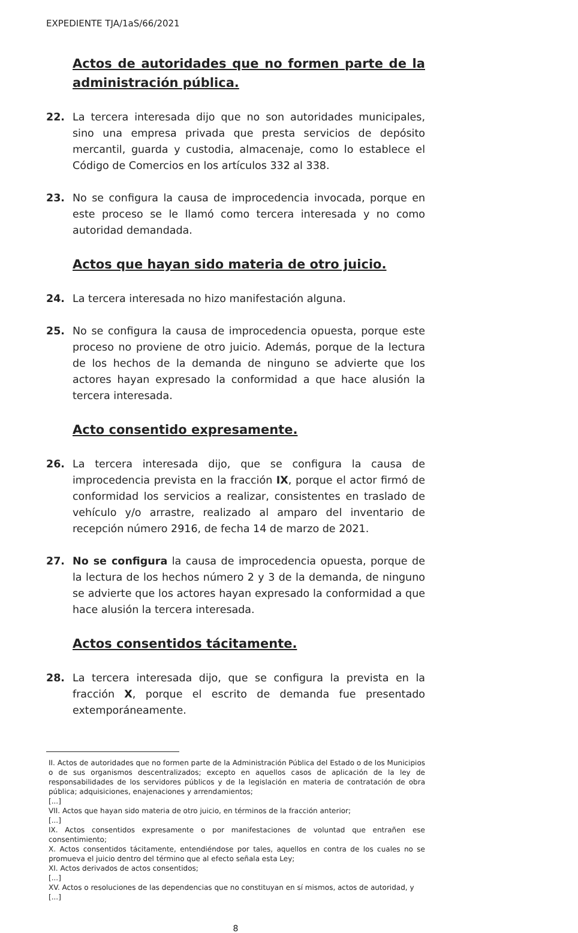EXPEDIENTE TJA/1aS/66/2021
Actos de autoridades que no formen parte de la administración pública.
22. La tercera interesada dijo que no son autoridades municipales, sino una empresa privada que presta servicios de depósito mercantil, guarda y custodia, almacenaje, como lo establece el Código de Comercios en los artículos 332 al 338.
23. No se configura la causa de improcedencia invocada, porque en este proceso se le llamó como tercera interesada y no como autoridad demandada.
Actos que hayan sido materia de otro juicio.
24. La tercera interesada no hizo manifestación alguna.
25. No se configura la causa de improcedencia opuesta, porque este proceso no proviene de otro juicio. Además, porque de la lectura de los hechos de la demanda de ninguno se advierte que los actores hayan expresado la conformidad a que hace alusión la tercera interesada.
Acto consentido expresamente.
26. La tercera interesada dijo, que se configura la causa de improcedencia prevista en la fracción IX, porque el actor firmó de conformidad los servicios a realizar, consistentes en traslado de vehículo y/o arrastre, realizado al amparo del inventario de recepción número 2916, de fecha 14 de marzo de 2021.
27. No se configura la causa de improcedencia opuesta, porque de la lectura de los hechos número 2 y 3 de la demanda, de ninguno se advierte que los actores hayan expresado la conformidad a que hace alusión la tercera interesada.
Actos consentidos tácitamente.
28. La tercera interesada dijo, que se configura la prevista en la fracción X, porque el escrito de demanda fue presentado extemporáneamente.
II. Actos de autoridades que no formen parte de la Administración Pública del Estado o de los Municipios o de sus organismos descentralizados; excepto en aquellos casos de aplicación de la ley de responsabilidades de los servidores públicos y de la legislación en materia de contratación de obra pública; adquisiciones, enajenaciones y arrendamientos;
[...]
VII. Actos que hayan sido materia de otro juicio, en términos de la fracción anterior;
[...]
IX. Actos consentidos expresamente o por manifestaciones de voluntad que entrañen ese consentimiento;
X. Actos consentidos tácitamente, entendiéndose por tales, aquellos en contra de los cuales no se promueva el juicio dentro del término que al efecto señala esta Ley;
XI. Actos derivados de actos consentidos;
[...]
XV. Actos o resoluciones de las dependencias que no constituyan en sí mismos, actos de autoridad, y
[...]
8